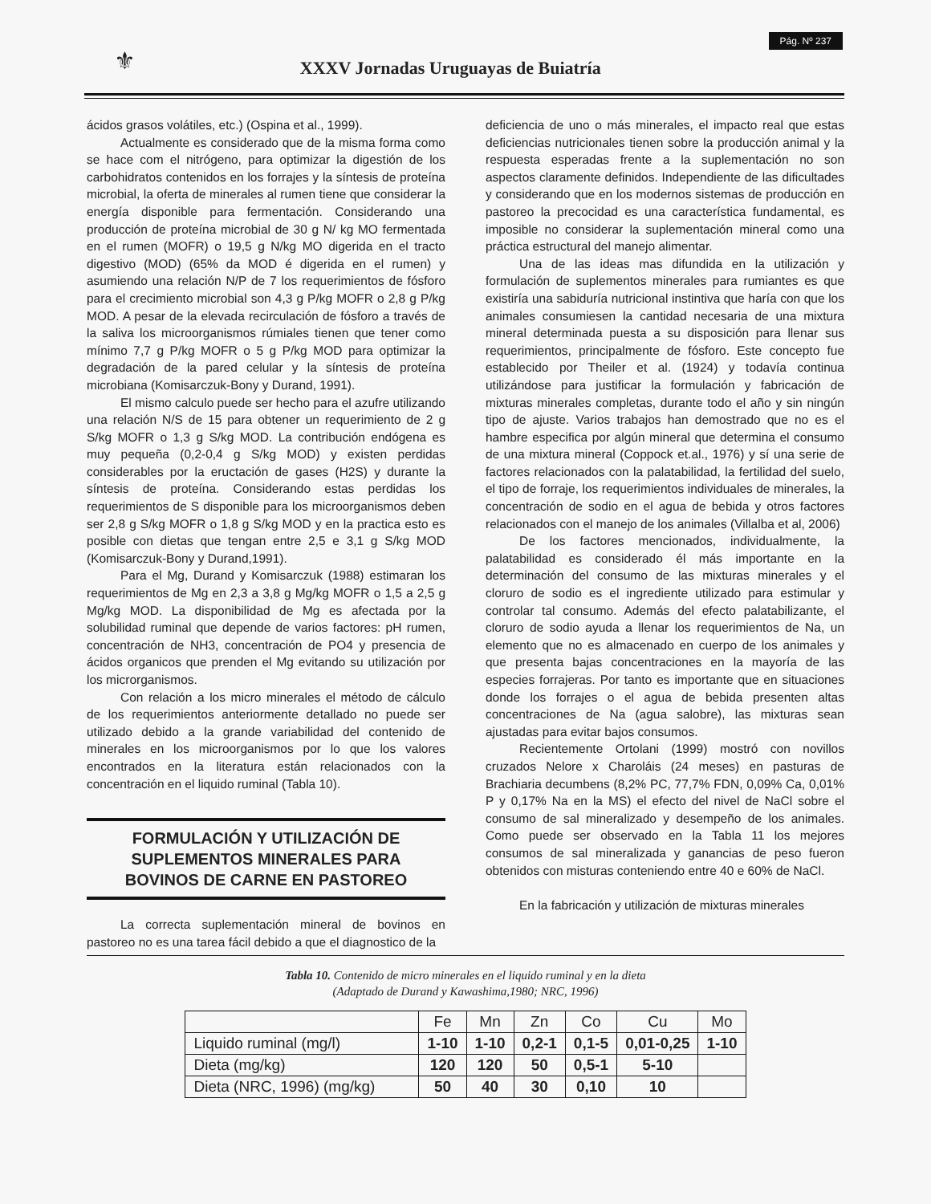⚜
XXXV Jornadas Uruguayas de Buiatría
Pág. Nº 237
ácidos grasos volátiles, etc.) (Ospina et al., 1999).
Actualmente es considerado que de la misma forma como se hace com el nitrógeno, para optimizar la digestión de los carbohidratos contenidos en los forrajes y la síntesis de proteína microbial, la oferta de minerales al rumen tiene que considerar la energía disponible para fermentación. Considerando una producción de proteína microbial de 30 g N/ kg MO fermentada en el rumen (MOFR) o 19,5 g N/kg MO digerida en el tracto digestivo (MOD) (65% da MOD é digerida en el rumen) y asumiendo una relación N/P de 7 los requerimientos de fósforo para el crecimiento microbial son 4,3 g P/kg MOFR o 2,8 g P/kg MOD. A pesar de la elevada recirculación de fósforo a través de la saliva los microorganismos rúmiales tienen que tener como mínimo 7,7 g P/kg MOFR o 5 g P/kg MOD para optimizar la degradación de la pared celular y la síntesis de proteína microbiana (Komisarczuk-Bony y Durand, 1991).
El mismo calculo puede ser hecho para el azufre utilizando una relación N/S de 15 para obtener un requerimiento de 2 g S/kg MOFR o 1,3 g S/kg MOD. La contribución endógena es muy pequeña (0,2-0,4 g S/kg MOD) y existen perdidas considerables por la eructación de gases (H2S) y durante la síntesis de proteína. Considerando estas perdidas los requerimientos de S disponible para los microorganismos deben ser 2,8 g S/kg MOFR o 1,8 g S/kg MOD y en la practica esto es posible con dietas que tengan entre 2,5 e 3,1 g S/kg MOD (Komisarczuk-Bony y Durand,1991).
Para el Mg, Durand y Komisarczuk (1988) estimaran los requerimientos de Mg en 2,3 a 3,8 g Mg/kg MOFR o 1,5 a 2,5 g Mg/kg MOD. La disponibilidad de Mg es afectada por la solubilidad ruminal que depende de varios factores: pH rumen, concentración de NH3, concentración de PO4 y presencia de ácidos organicos que prenden el Mg evitando su utilización por los microrganismos.
Con relación a los micro minerales el método de cálculo de los requerimientos anteriormente detallado no puede ser utilizado debido a la grande variabilidad del contenido de minerales en los microorganismos por lo que los valores encontrados en la literatura están relacionados con la concentración en el liquido ruminal (Tabla 10).
FORMULACIÓN Y UTILIZACIÓN DE
SUPLEMENTOS MINERALES PARA
BOVINOS DE CARNE EN PASTOREO
La correcta suplementación mineral de bovinos en pastoreo no es una tarea fácil debido a que el diagnostico de la
deficiencia de uno o más minerales, el impacto real que estas deficiencias nutricionales tienen sobre la producción animal y la respuesta esperadas frente a la suplementación no son aspectos claramente definidos. Independiente de las dificultades y considerando que en los modernos sistemas de producción en pastoreo la precocidad es una característica fundamental, es imposible no considerar la suplementación mineral como una práctica estructural del manejo alimentar.
Una de las ideas mas difundida en la utilización y formulación de suplementos minerales para rumiantes es que existiría una sabiduría nutricional instintiva que haría con que los animales consumiesen la cantidad necesaria de una mixtura mineral determinada puesta a su disposición para llenar sus requerimientos, principalmente de fósforo. Este concepto fue establecido por Theiler et al. (1924) y todavía continua utilizándose para justificar la formulación y fabricación de mixturas minerales completas, durante todo el año y sin ningún tipo de ajuste. Varios trabajos han demostrado que no es el hambre especifica por algún mineral que determina el consumo de una mixtura mineral (Coppock et.al., 1976) y sí una serie de factores relacionados con la palatabilidad, la fertilidad del suelo, el tipo de forraje, los requerimientos individuales de minerales, la concentración de sodio en el agua de bebida y otros factores relacionados con el manejo de los animales (Villalba et al, 2006)
De los factores mencionados, individualmente, la palatabilidad es considerado él más importante en la determinación del consumo de las mixturas minerales y el cloruro de sodio es el ingrediente utilizado para estimular y controlar tal consumo. Además del efecto palatabilizante, el cloruro de sodio ayuda a llenar los requerimientos de Na, un elemento que no es almacenado en cuerpo de los animales y que presenta bajas concentraciones en la mayoría de las especies forrajeras. Por tanto es importante que en situaciones donde los forrajes o el agua de bebida presenten altas concentraciones de Na (agua salobre), las mixturas sean ajustadas para evitar bajos consumos.
Recientemente Ortolani (1999) mostró con novillos cruzados Nelore x Charoláis (24 meses) en pasturas de Brachiaria decumbens (8,2% PC, 77,7% FDN, 0,09% Ca, 0,01% P y 0,17% Na en la MS) el efecto del nivel de NaCl sobre el consumo de sal mineralizado y desempeño de los animales. Como puede ser observado en la Tabla 11 los mejores consumos de sal mineralizada y ganancias de peso fueron obtenidos con misturas conteniendo entre 40 e 60% de NaCl.
En la fabricación y utilización de mixturas minerales
Tabla 10. Contenido de micro minerales en el liquido ruminal y en la dieta
(Adaptado de Durand y Kawashima,1980; NRC, 1996)
| | Fe | Mn | Zn | Co | Cu | Mo |
| --- | --- | --- | --- | --- | --- | --- |
| Liquido ruminal (mg/l) | 1-10 | 1-10 | 0,2-1 | 0,1-5 | 0,01-0,25 | 1-10 |
| Dieta (mg/kg) | 120 | 120 | 50 | 0,5-1 | 5-10 | |
| Dieta (NRC, 1996) (mg/kg) | 50 | 40 | 30 | 0,10 | 10 | |